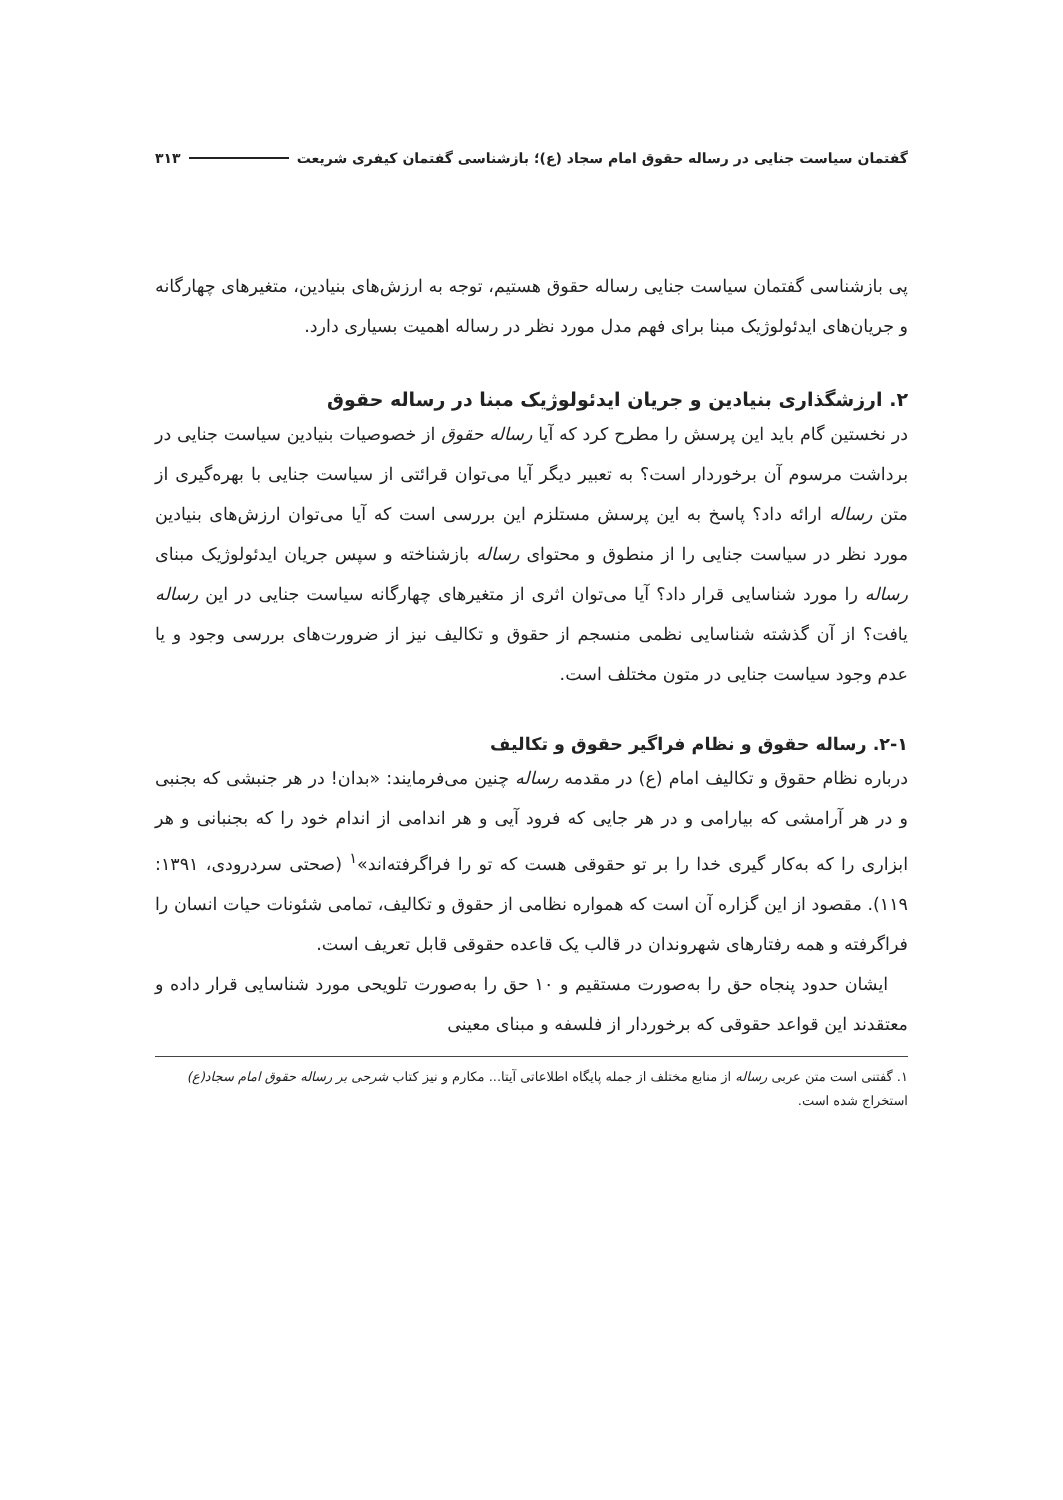گفتمان سیاست جنایی در رساله حقوق امام سجاد (ع)؛ بازشناسی گفتمان کیفری شریعت ۳۱۳
پی بازشناسی گفتمان سیاست جنایی رساله حقوق هستیم، توجه به ارزش‌های بنیادین، متغیرهای چهارگانه و جریان‌های ایدئولوژیک مبنا برای فهم مدل مورد نظر در رساله اهمیت بسیاری دارد.
۲. ارزشگذاری بنیادین و جریان ایدئولوژیک مبنا در رساله حقوق
در نخستین گام باید این پرسش را مطرح کرد که آیا رساله حقوق از خصوصیات بنیادین سیاست جنایی در برداشت مرسوم آن برخوردار است؟ به تعبیر دیگر آیا می‌توان قرائتی از سیاست جنایی با بهره‌گیری از متن رساله ارائه داد؟ پاسخ به این پرسش مستلزم این بررسی است که آیا می‌توان ارزش‌های بنیادین مورد نظر در سیاست جنایی را از منطوق و محتوای رساله بازشناخته و سپس جریان ایدئولوژیک مبنای رساله را مورد شناسایی قرار داد؟ آیا می‌توان اثری از متغیرهای چهارگانه سیاست جنایی در این رساله یافت؟ از آن گذشته شناسایی نظمی منسجم از حقوق و تکالیف نیز از ضرورت‌های بررسی وجود و یا عدم وجود سیاست جنایی در متون مختلف است.
۲-۱. رساله حقوق و نظام فراگیر حقوق و تکالیف
درباره نظام حقوق و تکالیف امام (ع) در مقدمه رساله چنین می‌فرمایند: «بدان! در هر جنبشی که بجنبی و در هر آرامشی که بیارامی و در هر جایی که فرود آیی و هر اندامی از اندام خود را که بجنبانی و هر ابزاری را که به‌کار گیری خدا را بر تو حقوقی هست که تو را فراگرفته‌اند»<sup>۱</sup> (صحتی سردرودی، ۱۳۹۱: ۱۱۹). مقصود از این گزاره آن است که همواره نظامی از حقوق و تکالیف، تمامی شئونات حیات انسان را فراگرفته و همه رفتارهای شهروندان در قالب یک قاعده حقوقی قابل تعریف است.
ایشان حدود پنجاه حق را به‌صورت مستقیم و ۱۰ حق را به‌صورت تلویحی مورد شناسایی قرار داده و معتقدند این قواعد حقوقی که برخوردار از فلسفه و مبنای معینی
۱. گفتنی است متن عربی رساله از منابع مختلف از جمله پایگاه اطلاعاتی آیتا... مکارم و نیز کتاب شرحی بر رساله حقوق امام سجاد(ع) استخراج شده است.